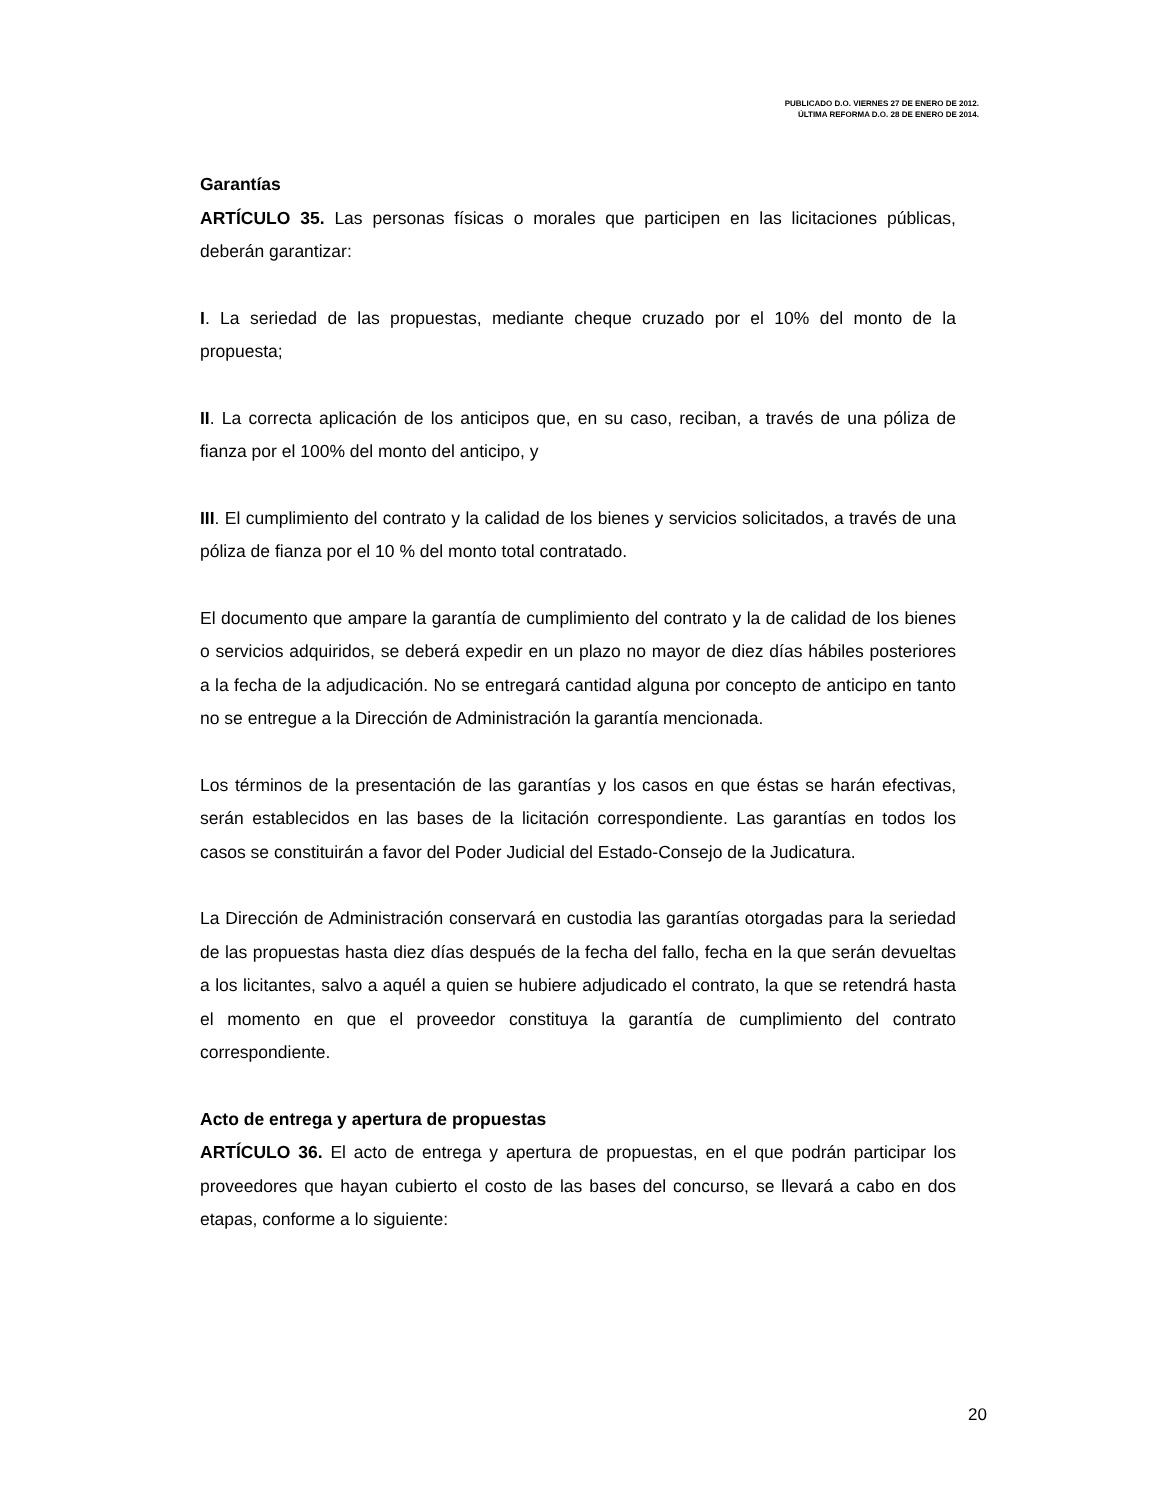PUBLICADO D.O. VIERNES 27 DE ENERO DE 2012.
ÚLTIMA REFORMA D.O. 28 DE ENERO DE 2014.
Garantías
ARTÍCULO 35. Las personas físicas o morales que participen en las licitaciones públicas, deberán garantizar:
I. La seriedad de las propuestas, mediante cheque cruzado por el 10% del monto de la propuesta;
II. La correcta aplicación de los anticipos que, en su caso, reciban, a través de una póliza de fianza por el 100% del monto del anticipo, y
III. El cumplimiento del contrato y la calidad de los bienes y servicios solicitados, a través de una póliza de fianza por el 10 % del monto total contratado.
El documento que ampare la garantía de cumplimiento del contrato y la de calidad de los bienes o servicios adquiridos, se deberá expedir en un plazo no mayor de diez días hábiles posteriores a la fecha de la adjudicación. No se entregará cantidad alguna por concepto de anticipo en tanto no se entregue a la Dirección de Administración la garantía mencionada.
Los términos de la presentación de las garantías y los casos en que éstas se harán efectivas, serán establecidos en las bases de la licitación correspondiente. Las garantías en todos los casos se constituirán a favor del Poder Judicial del Estado-Consejo de la Judicatura.
La Dirección de Administración conservará en custodia las garantías otorgadas para la seriedad de las propuestas hasta diez días después de la fecha del fallo, fecha en la que serán devueltas a los licitantes, salvo a aquél a quien se hubiere adjudicado el contrato, la que se retendrá hasta el momento en que el proveedor constituya la garantía de cumplimiento del contrato correspondiente.
Acto de entrega y apertura de propuestas
ARTÍCULO 36. El acto de entrega y apertura de propuestas, en el que podrán participar los proveedores que hayan cubierto el costo de las bases del concurso, se llevará a cabo en dos etapas, conforme a lo siguiente:
20